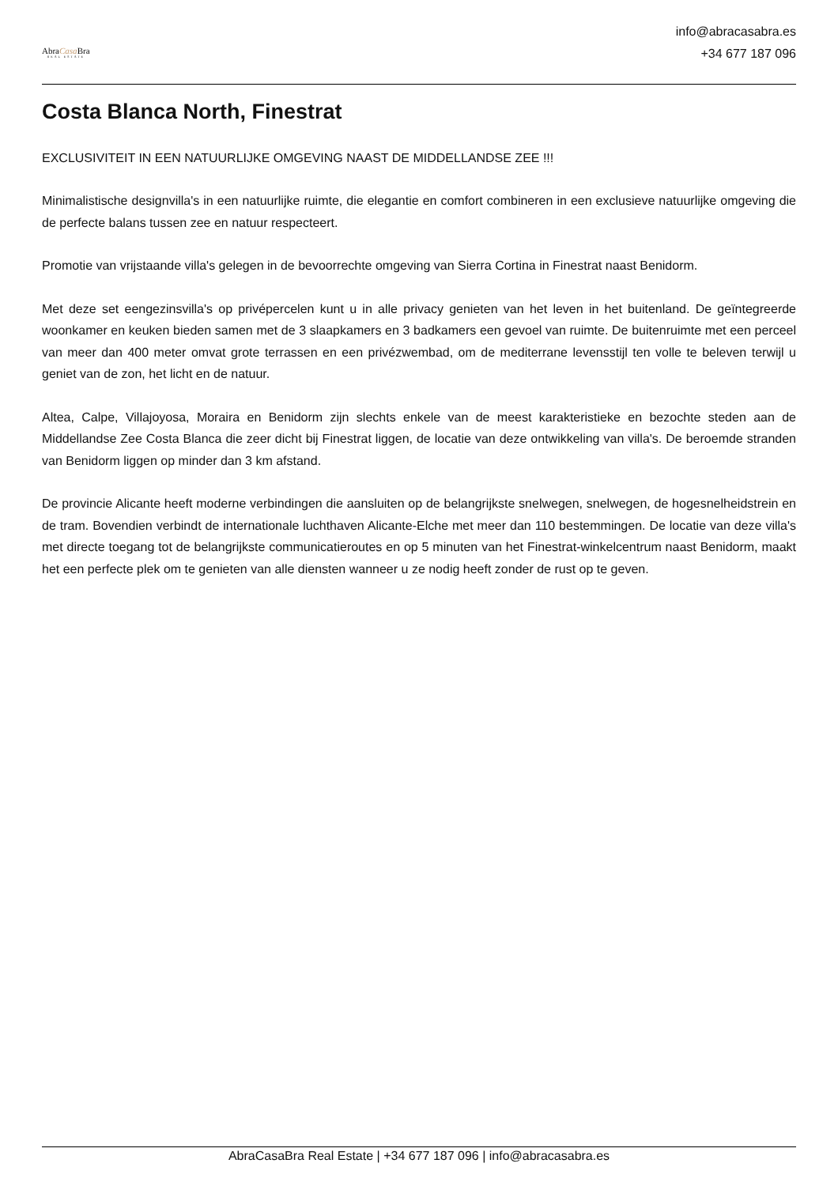AbraCasa Bra
REAL ESTATE
info@abracasabra.es
+34 677 187 096
Costa Blanca North, Finestrat
EXCLUSIVITEIT IN EEN NATUURLIJKE OMGEVING NAAST DE MIDDELLANDSE ZEE !!!
Minimalistische designvilla's in een natuurlijke ruimte, die elegantie en comfort combineren in een exclusieve natuurlijke omgeving die de perfecte balans tussen zee en natuur respecteert.
Promotie van vrijstaande villa's gelegen in de bevoorrechte omgeving van Sierra Cortina in Finestrat naast Benidorm.
Met deze set eengezinsvilla's op privépercelen kunt u in alle privacy genieten van het leven in het buitenland. De geïntegreerde woonkamer en keuken bieden samen met de 3 slaapkamers en 3 badkamers een gevoel van ruimte. De buitenruimte met een perceel van meer dan 400 meter omvat grote terrassen en een privézwembad, om de mediterrane levensstijl ten volle te beleven terwijl u geniet van de zon, het licht en de natuur.
Altea, Calpe, Villajoyosa, Moraira en Benidorm zijn slechts enkele van de meest karakteristieke en bezochte steden aan de Middellandse Zee Costa Blanca die zeer dicht bij Finestrat liggen, de locatie van deze ontwikkeling van villa's. De beroemde stranden van Benidorm liggen op minder dan 3 km afstand.
De provincie Alicante heeft moderne verbindingen die aansluiten op de belangrijkste snelwegen, snelwegen, de hogesnelheidstrein en de tram. Bovendien verbindt de internationale luchthaven Alicante-Elche met meer dan 110 bestemmingen. De locatie van deze villa's met directe toegang tot de belangrijkste communicatieroutes en op 5 minuten van het Finestrat-winkelcentrum naast Benidorm, maakt het een perfecte plek om te genieten van alle diensten wanneer u ze nodig heeft zonder de rust op te geven.
AbraCasaBra Real Estate | +34 677 187 096 | info@abracasabra.es